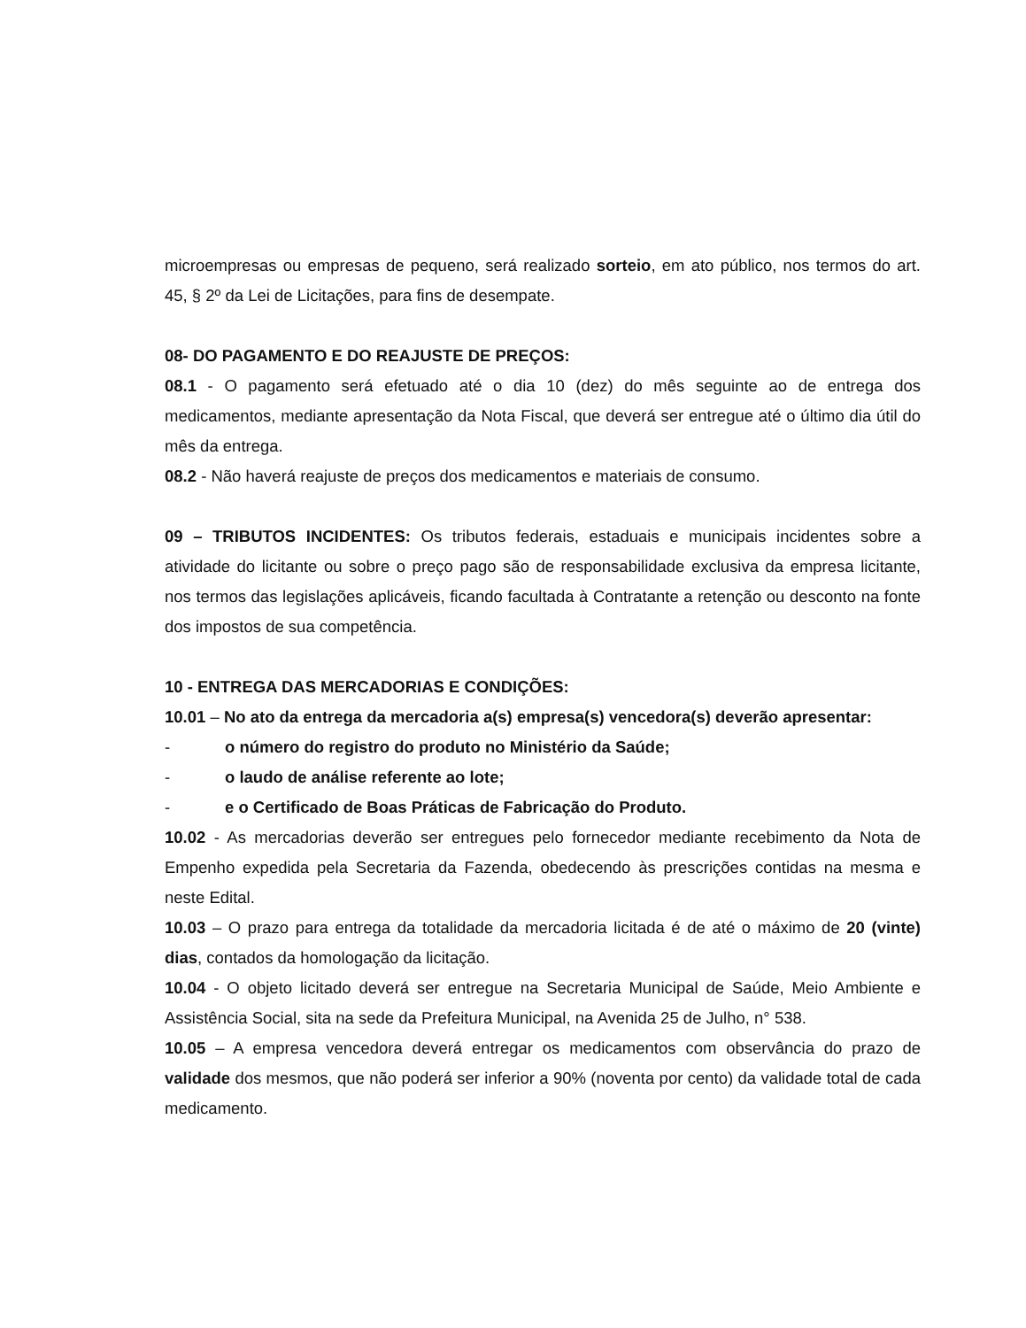microempresas ou empresas de pequeno, será realizado sorteio, em ato público, nos termos do art. 45, § 2º da Lei de Licitações, para fins de desempate.
08- DO PAGAMENTO E DO REAJUSTE DE PREÇOS:
08.1 - O pagamento será efetuado até o dia 10 (dez) do mês seguinte ao de entrega dos medicamentos, mediante apresentação da Nota Fiscal, que deverá ser entregue até o último dia útil do mês da entrega.
08.2 - Não haverá reajuste de preços dos medicamentos e materiais de consumo.
09 – TRIBUTOS INCIDENTES: Os tributos federais, estaduais e municipais incidentes sobre a atividade do licitante ou sobre o preço pago são de responsabilidade exclusiva da empresa licitante, nos termos das legislações aplicáveis, ficando facultada à Contratante a retenção ou desconto na fonte dos impostos de sua competência.
10 - ENTREGA DAS MERCADORIAS E CONDIÇÕES:
10.01 – No ato da entrega da mercadoria a(s) empresa(s) vencedora(s) deverão apresentar:
- o número do registro do produto no Ministério da Saúde;
- o laudo de análise referente ao lote;
- e o Certificado de Boas Práticas de Fabricação do Produto.
10.02 - As mercadorias deverão ser entregues pelo fornecedor mediante recebimento da Nota de Empenho expedida pela Secretaria da Fazenda, obedecendo às prescrições contidas na mesma e neste Edital.
10.03 – O prazo para entrega da totalidade da mercadoria licitada é de até o máximo de 20 (vinte) dias, contados da homologação da licitação.
10.04 - O objeto licitado deverá ser entregue na Secretaria Municipal de Saúde, Meio Ambiente e Assistência Social, sita na sede da Prefeitura Municipal, na Avenida 25 de Julho, n° 538.
10.05 – A empresa vencedora deverá entregar os medicamentos com observância do prazo de validade dos mesmos, que não poderá ser inferior a 90% (noventa por cento) da validade total de cada medicamento.